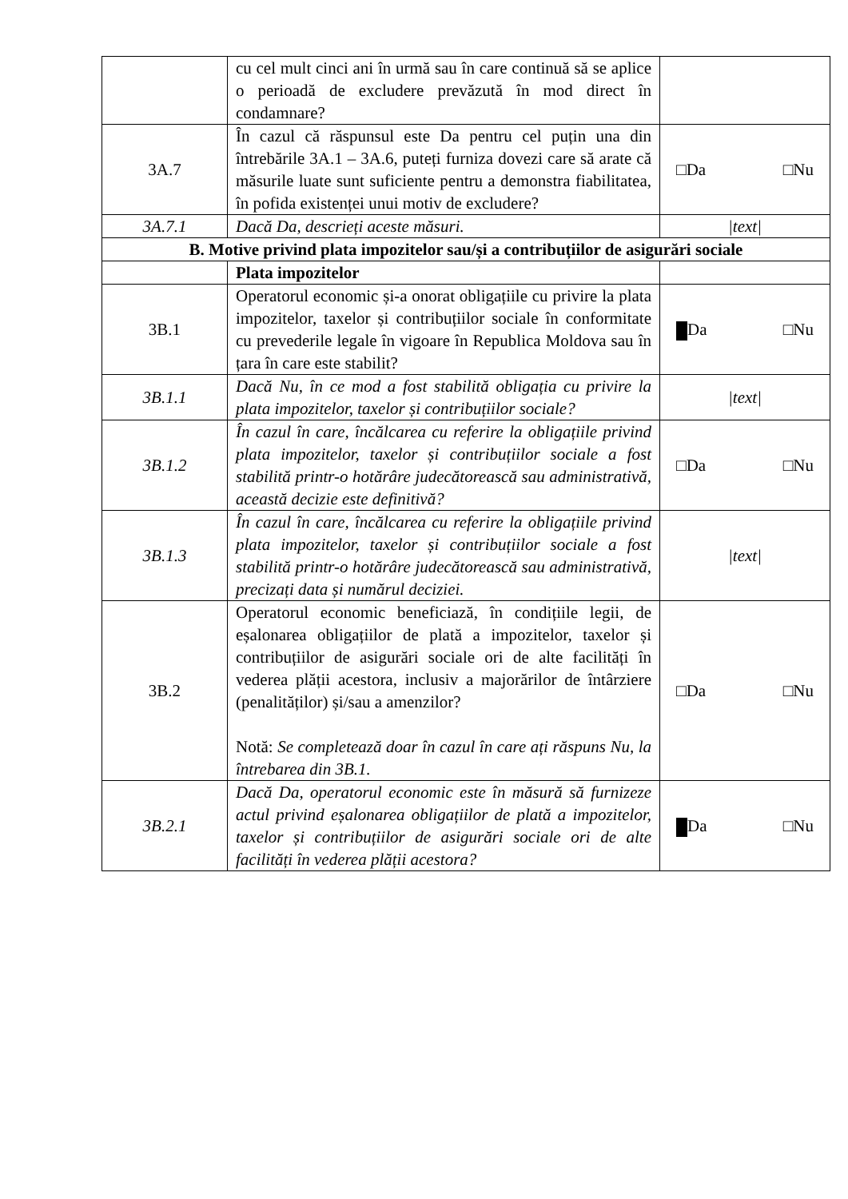| | cu cel mult cinci ani în urmă sau în care continuă să se aplice o perioadă de excludere prevăzută în mod direct în condamnare? | |
| 3A.7 | În cazul că răspunsul este Da pentru cel puțin una din întrebările 3A.1 – 3A.6, puteți furniza dovezi care să arate că măsurile luate sunt suficiente pentru a demonstra fiabilitatea, în pofida existenței unui motiv de excludere? | □Da □Nu |
| 3A.7.1 | Dacă Da, descrieți aceste măsuri. | /text/ |
| B. Motive privind plata impozitelor sau/și a contribuțiilor de asigurări sociale | | |
| | Plata impozitelor | |
| 3B.1 | Operatorul economic și-a onorat obligațiile cu privire la plata impozitelor, taxelor și contribuțiilor sociale în conformitate cu prevederile legale în vigoare în Republica Moldova sau în țara în care este stabilit? | Da □Nu |
| 3B.1.1 | Dacă Nu, în ce mod a fost stabilită obligația cu privire la plata impozitelor, taxelor și contribuțiilor sociale? | /text/ |
| 3B.1.2 | În cazul în care, încălcarea cu referire la obligațiile privind plata impozitelor, taxelor și contribuțiilor sociale a fost stabilită printr-o hotărâre judecătorească sau administrativă, această decizie este definitivă? | □Da □Nu |
| 3B.1.3 | În cazul în care, încălcarea cu referire la obligațiile privind plata impozitelor, taxelor și contribuțiilor sociale a fost stabilită printr-o hotărâre judecătorească sau administrativă, precizați data și numărul deciziei. | /text/ |
| 3B.2 | Operatorul economic beneficiază, în condițiile legii, de eșalonarea obligațiilor de plată a impozitelor, taxelor și contribuțiilor de asigurări sociale ori de alte facilități în vederea plății acestora, inclusiv a majorărilor de întârziere (penalităților) și/sau a amenzilor? Notă: Se completează doar în cazul în care ați răspuns Nu, la întrebarea din 3B.1. | □Da □Nu |
| 3B.2.1 | Dacă Da, operatorul economic este în măsură să furnizeze actul privind eșalonarea obligațiilor de plată a impozitelor, taxelor și contribuțiilor de asigurări sociale ori de alte facilități în vederea plății acestora? | Da □Nu |